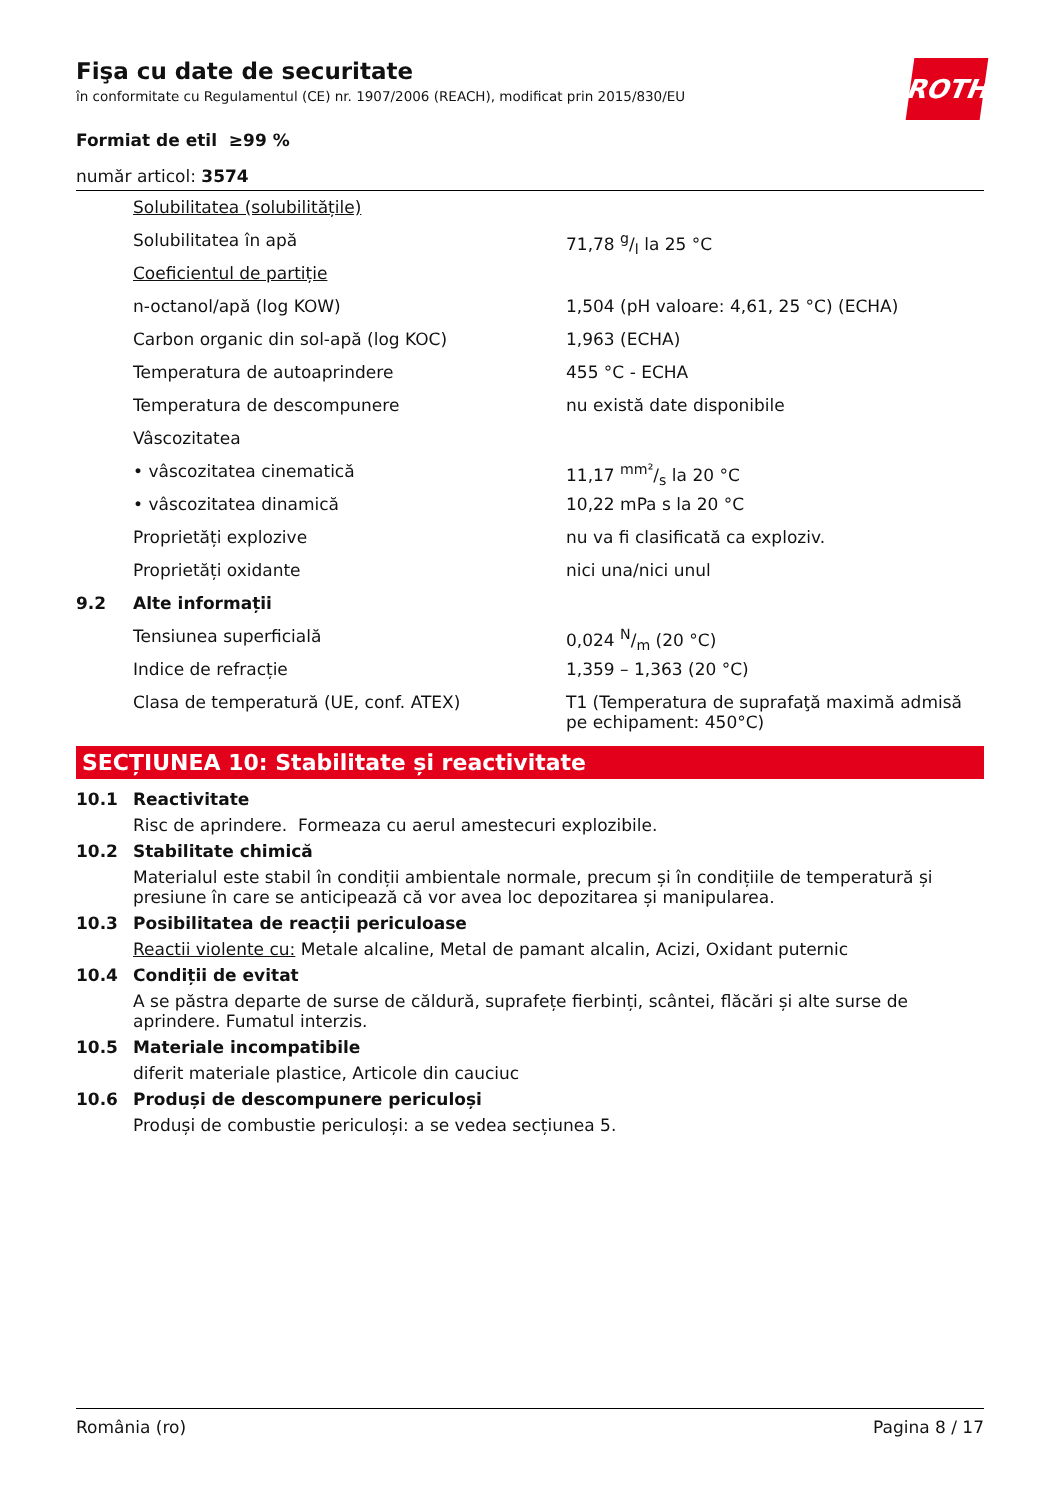Fişa cu date de securitate
în conformitate cu Regulamentul (CE) nr. 1907/2006 (REACH), modificat prin 2015/830/EU
Formiat de etil ≥99 %
număr articol: 3574
| | Solubilitatea (solubilitățile) | |
| | Solubilitatea în apă | 71,78 g/l la 25 °C |
| | Coeficientul de partiție | |
| | n-octanol/apă (log KOW) | 1,504 (pH valoare: 4,61, 25 °C) (ECHA) |
| | Carbon organic din sol-apă (log KOC) | 1,963 (ECHA) |
| | Temperatura de autoaprindere | 455 °C - ECHA |
| | Temperatura de descompunere | nu există date disponibile |
| | Vâscozitatea | |
| | • vâscozitatea cinematică | 11,17 mm²/s la 20 °C |
| | • vâscozitatea dinamică | 10,22 mPa s la 20 °C |
| | Proprietăți explozive | nu va fi clasificată ca exploziv. |
| | Proprietăți oxidante | nici una/nici unul |
| 9.2 | Alte informații | |
| | Tensiunea superficială | 0,024 N/m (20 °C) |
| | Indice de refracție | 1,359 – 1,363 (20 °C) |
| | Clasa de temperatură (UE, conf. ATEX) | T1 (Temperatura de suprafaţă maximă admisă pe echipament: 450°C) |
SECȚIUNEA 10: Stabilitate și reactivitate
10.1 Reactivitate
Risc de aprindere. Formeaza cu aerul amestecuri explozibile.
10.2 Stabilitate chimică
Materialul este stabil în condiții ambientale normale, precum și în condițiile de temperatură și presiune în care se anticipează că vor avea loc depozitarea și manipularea.
10.3 Posibilitatea de reacții periculoase
Reactii violente cu: Metale alcaline, Metal de pamant alcalin, Acizi, Oxidant puternic
10.4 Condiții de evitat
A se păstra departe de surse de căldură, suprafețe fierbinți, scântei, flăcări și alte surse de aprindere. Fumatul interzis.
10.5 Materiale incompatibile
diferit materiale plastice, Articole din cauciuc
10.6 Produși de descompunere periculoși
Produși de combustie periculoși: a se vedea secțiunea 5.
ROTH
România (ro) Pagina 8 / 17